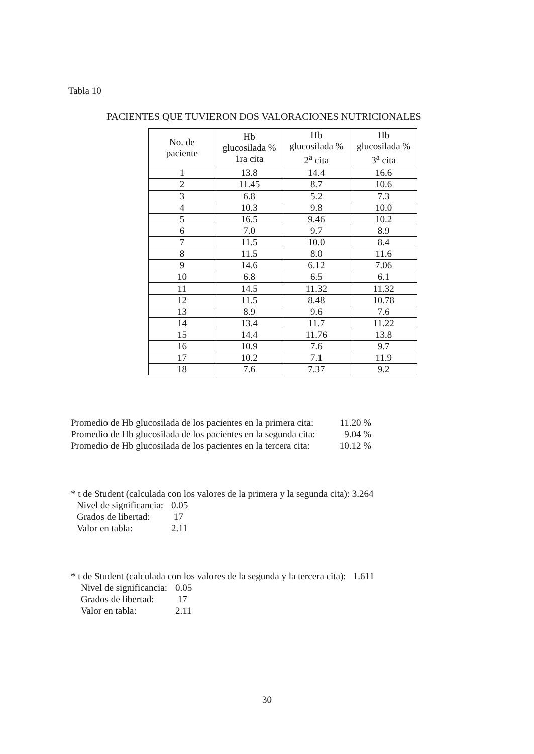Tabla 10
PACIENTES QUE TUVIERON DOS VALORACIONES NUTRICIONALES
| No. de paciente | Hb glucosilada % 1ra cita | Hb glucosilada % 2<sup>a</sup> cita | Hb glucosilada % 3<sup>a</sup> cita |
| --- | --- | --- | --- |
| 1 | 13.8 | 14.4 | 16.6 |
| 2 | 11.45 | 8.7 | 10.6 |
| 3 | 6.8 | 5.2 | 7.3 |
| 4 | 10.3 | 9.8 | 10.0 |
| 5 | 16.5 | 9.46 | 10.2 |
| 6 | 7.0 | 9.7 | 8.9 |
| 7 | 11.5 | 10.0 | 8.4 |
| 8 | 11.5 | 8.0 | 11.6 |
| 9 | 14.6 | 6.12 | 7.06 |
| 10 | 6.8 | 6.5 | 6.1 |
| 11 | 14.5 | 11.32 | 11.32 |
| 12 | 11.5 | 8.48 | 10.78 |
| 13 | 8.9 | 9.6 | 7.6 |
| 14 | 13.4 | 11.7 | 11.22 |
| 15 | 14.4 | 11.76 | 13.8 |
| 16 | 10.9 | 7.6 | 9.7 |
| 17 | 10.2 | 7.1 | 11.9 |
| 18 | 7.6 | 7.37 | 9.2 |
Promedio de Hb glucosilada de los pacientes en la primera cita: 11.20 %
Promedio de Hb glucosilada de los pacientes en la segunda cita: 9.04 %
Promedio de Hb glucosilada de los pacientes en la tercera cita: 10.12 %
* t de Student (calculada con los valores de la primera y la segunda cita): 3.264
Nivel de significancia: 0.05
Grados de libertad: 17
Valor en tabla: 2.11
* t de Student (calculada con los valores de la segunda y la tercera cita): 1.611
Nivel de significancia: 0.05
Grados de libertad: 17
Valor en tabla: 2.11
30